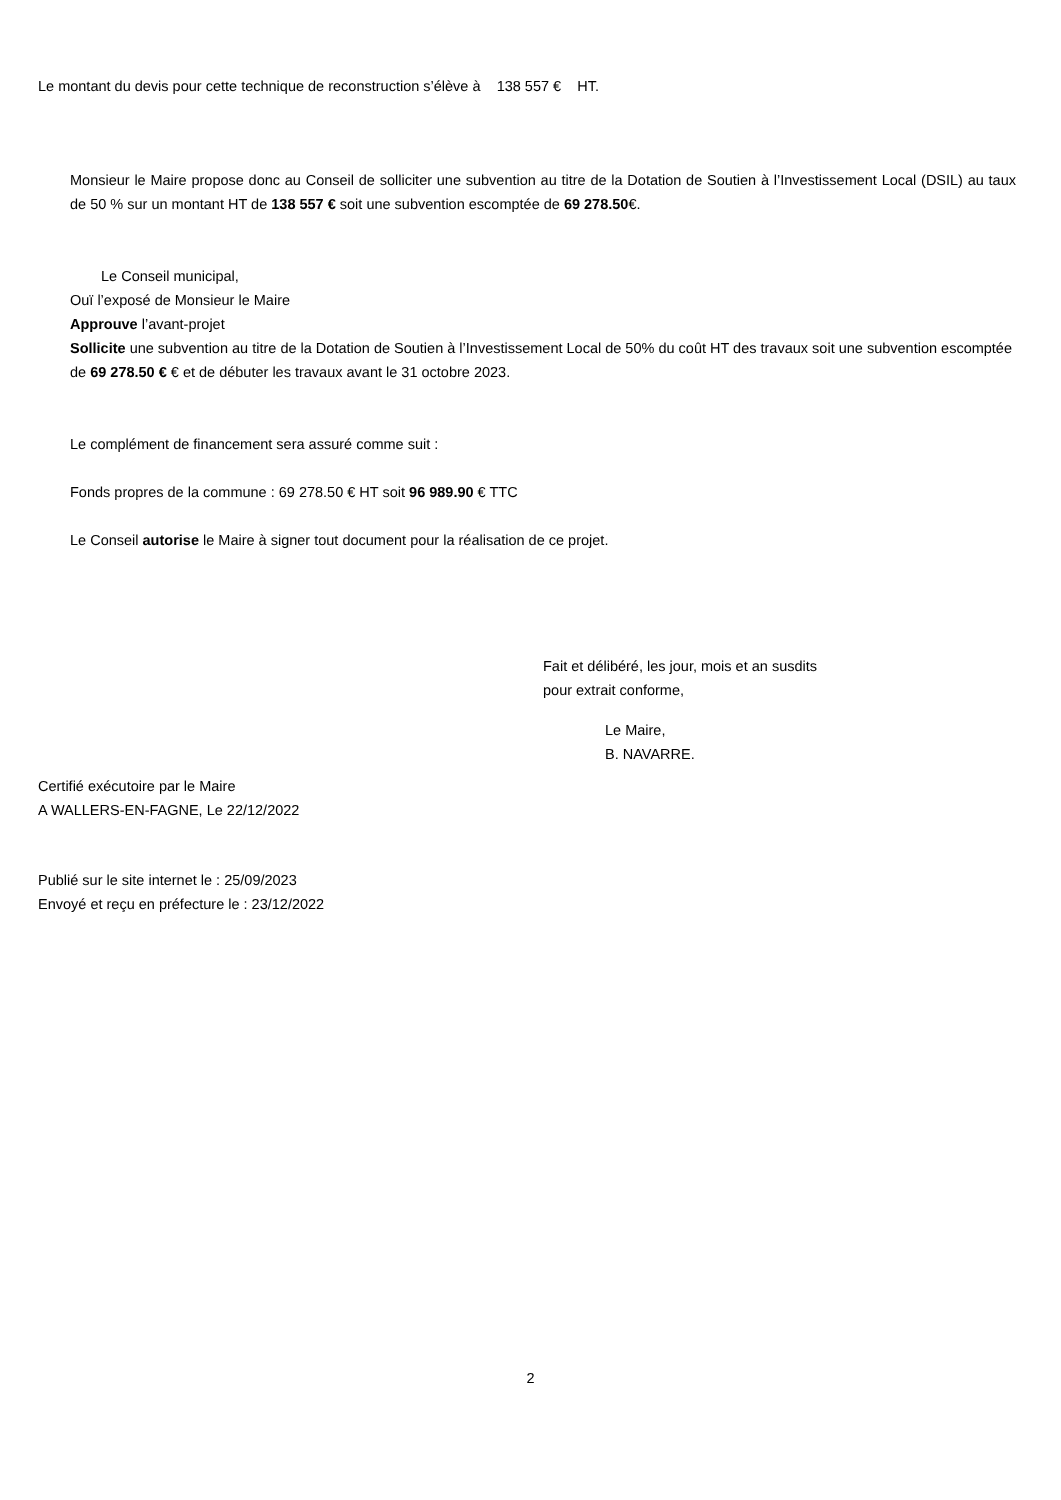Le montant du devis pour cette technique de reconstruction s’élève à 138 557 € HT.
Monsieur le Maire propose donc au Conseil de solliciter une subvention au titre de la Dotation de Soutien à l’Investissement Local (DSIL) au taux de 50 % sur un montant HT de 138 557 € soit une subvention escomptée de 69 278.50€.
Le Conseil municipal,
Ouï l’exposé de Monsieur le Maire
Approuve l’avant-projet
Sollicite une subvention au titre de la Dotation de Soutien à l’Investissement Local de 50% du coût HT des travaux soit une subvention escomptée de 69 278.50 € € et de débuter les travaux avant le 31 octobre 2023.
Le complément de financement sera assuré comme suit :
Fonds propres de la commune : 69 278.50 € HT soit 96 989.90 € TTC
Le Conseil autorise le Maire à signer tout document pour la réalisation de ce projet.
Fait et délibéré, les jour, mois et an susdits
pour extrait conforme,
Le Maire,
B. NAVARRE.
Certifié exécutoire par le Maire
A WALLERS-EN-FAGNE, Le 22/12/2022
Publié sur le site internet le : 25/09/2023
Envoyé et reçu en préfecture le : 23/12/2022
2